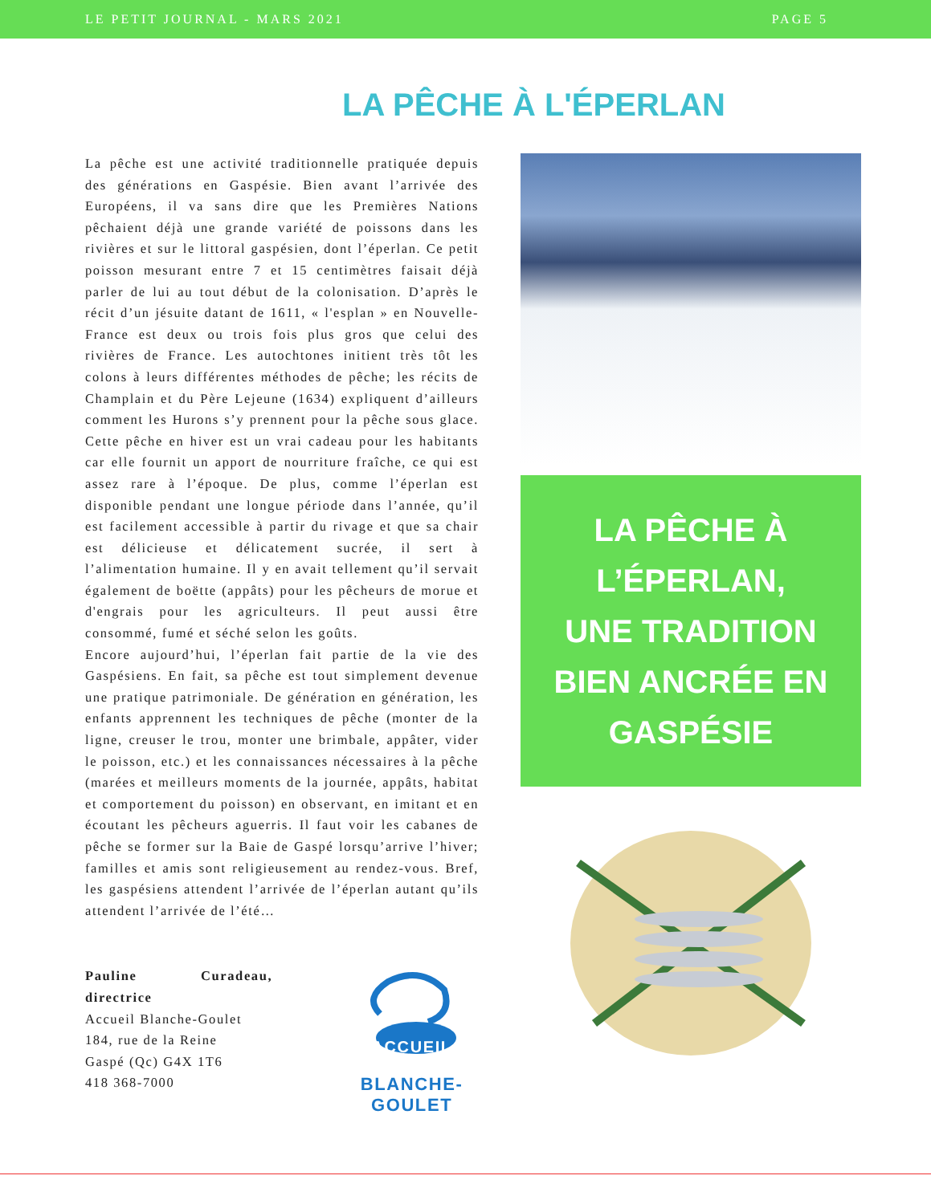LE PETIT JOURNAL - MARS 2021 PAGE 5
LA PÊCHE À L'ÉPERLAN
La pêche est une activité traditionnelle pratiquée depuis des générations en Gaspésie. Bien avant l’arrivée des Européens, il va sans dire que les Premières Nations pêchaient déjà une grande variété de poissons dans les rivières et sur le littoral gaspésien, dont l’éperlan. Ce petit poisson mesurant entre 7 et 15 centimètres faisait déjà parler de lui au tout début de la colonisation. D’après le récit d’un jésuite datant de 1611, « l'esplan » en Nouvelle-France est deux ou trois fois plus gros que celui des rivières de France. Les autochtones initient très tôt les colons à leurs différentes méthodes de pêche; les récits de Champlain et du Père Lejeune (1634) expliquent d’ailleurs comment les Hurons s’y prennent pour la pêche sous glace. Cette pêche en hiver est un vrai cadeau pour les habitants car elle fournit un apport de nourriture fraîche, ce qui est assez rare à l’époque. De plus, comme l’éperlan est disponible pendant une longue période dans l’année, qu’il est facilement accessible à partir du rivage et que sa chair est délicieuse et délicatement sucrée, il sert à l’alimentation humaine. Il y en avait tellement qu’il servait également de boëtte (appâts) pour les pêcheurs de morue et d'engrais pour les agriculteurs. Il peut aussi être consommé, fumé et séché selon les goûts.
Encore aujourd’hui, l’éperlan fait partie de la vie des Gaspésiens. En fait, sa pêche est tout simplement devenue une pratique patrimoniale. De génération en génération, les enfants apprennent les techniques de pêche (monter de la ligne, creuser le trou, monter une brimbale, appâter, vider le poisson, etc.) et les connaissances nécessaires à la pêche (marées et meilleurs moments de la journée, appâts, habitat et comportement du poisson) en observant, en imitant et en écoutant les pêcheurs aguerris. Il faut voir les cabanes de pêche se former sur la Baie de Gaspé lorsqu’arrive l’hiver; familles et amis sont religieusement au rendez-vous. Bref, les gaspésiens attendent l’arrivée de l’éperlan autant qu’ils attendent l’arrivée de l’été…
Pauline Curadeau, directrice
Accueil Blanche-Goulet
184, rue de la Reine
Gaspé (Qc) G4X 1T6
418 368-7000
ACCUEIL
BLANCHE-GOULET
LA PÊCHE À
L’ÉPERLAN,
UNE TRADITION
BIEN ANCRÉE EN
GASPÉSIE